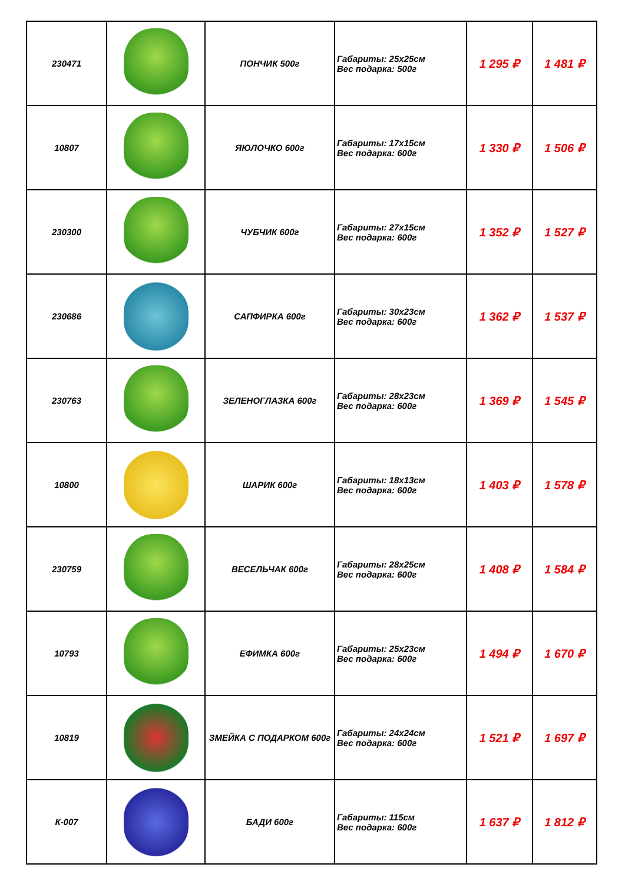| 230471 | | ПОНЧИК 500г | Габариты: 25х25см Вес подарка: 500г | 1 295 ₽ | 1 481 ₽ |
| 10807 | | ЯЮЛОЧКО 600г | Габариты: 17х15см Вес подарка: 600г | 1 330 ₽ | 1 506 ₽ |
| 230300 | | ЧУБЧИК 600г | Габариты: 27х15см Вес подарка: 600г | 1 352 ₽ | 1 527 ₽ |
| 230686 | | САПФИРКА 600г | Габариты: 30х23см Вес подарка: 600г | 1 362 ₽ | 1 537 ₽ |
| 230763 | | ЗЕЛЕНОГЛАЗКА 600г | Габариты: 28х23см Вес подарка: 600г | 1 369 ₽ | 1 545 ₽ |
| 10800 | | ШАРИК 600г | Габариты: 18х13см Вес подарка: 600г | 1 403 ₽ | 1 578 ₽ |
| 230759 | | ВЕСЕЛЬЧАК 600г | Габариты: 28х25см Вес подарка: 600г | 1 408 ₽ | 1 584 ₽ |
| 10793 | | ЕФИМКА 600г | Габариты: 25х23см Вес подарка: 600г | 1 494 ₽ | 1 670 ₽ |
| 10819 | | ЗМЕЙКА С ПОДАРКОМ 600г | Габариты: 24х24см Вес подарка: 600г | 1 521 ₽ | 1 697 ₽ |
| К-007 | | БАДИ 600г | Габариты: 115см Вес подарка: 600г | 1 637 ₽ | 1 812 ₽ |